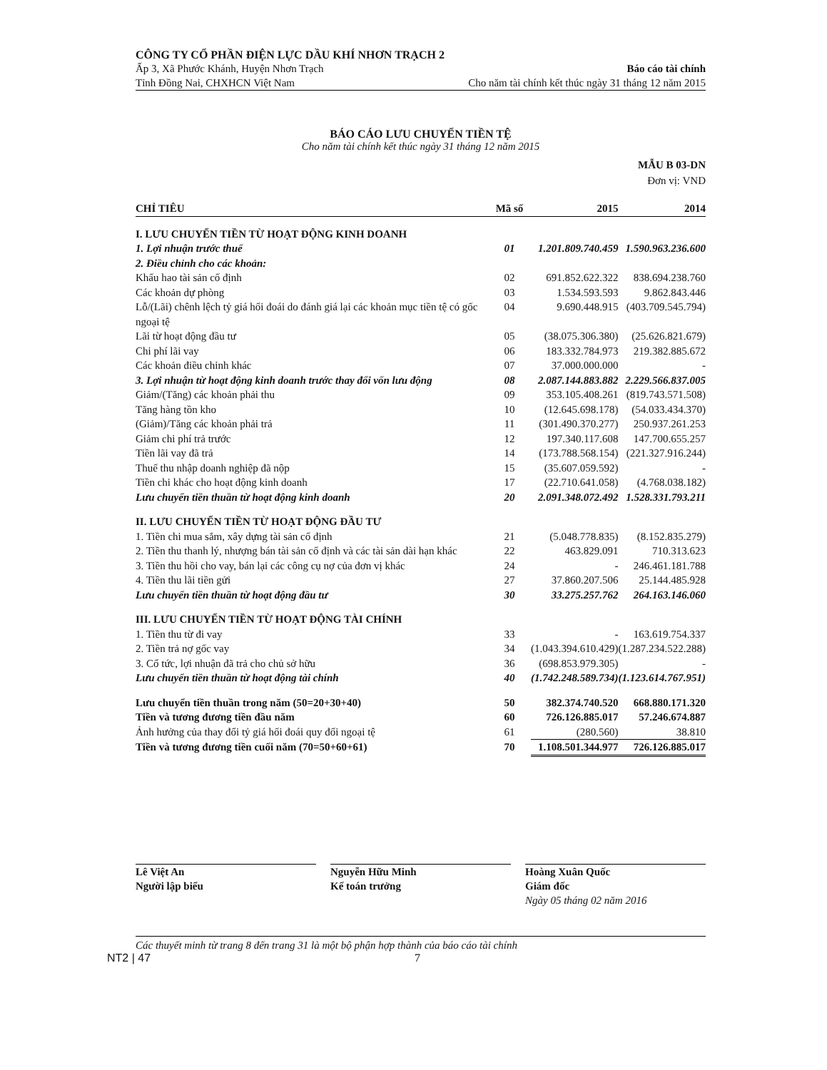CÔNG TY CỔ PHẦN ĐIỆN LỰC DẦU KHÍ NHƠN TRẠCH 2
Ấp 3, Xã Phước Khánh, Huyện Nhơn Trạch Báo cáo tài chính
Tỉnh Đồng Nai, CHXHCN Việt Nam Cho năm tài chính kết thúc ngày 31 tháng 12 năm 2015
BÁO CÁO LƯU CHUYỂN TIỀN TỆ
Cho năm tài chính kết thúc ngày 31 tháng 12 năm 2015
MẪU B 03-DN
Đơn vị: VND
| CHỈ TIÊU | Mã số | 2015 | 2014 |
| --- | --- | --- | --- |
| I. LƯU CHUYỂN TIỀN TỪ HOẠT ĐỘNG KINH DOANH | | | |
| 1. Lợi nhuận trước thuế | 01 | 1.201.809.740.459 | 1.590.963.236.600 |
| 2. Điều chỉnh cho các khoản: | | | |
| Khấu hao tài sản cố định | 02 | 691.852.622.322 | 838.694.238.760 |
| Các khoản dự phòng | 03 | 1.534.593.593 | 9.862.843.446 |
| Lỗ/(Lãi) chênh lệch tỷ giá hối đoái do đánh giá lại các khoản mục tiền tệ có gốc ngoại tệ | 04 | 9.690.448.915 | (403.709.545.794) |
| Lãi từ hoạt động đầu tư | 05 | (38.075.306.380) | (25.626.821.679) |
| Chi phí lãi vay | 06 | 183.332.784.973 | 219.382.885.672 |
| Các khoản điều chỉnh khác | 07 | 37.000.000.000 | - |
| 3. Lợi nhuận từ hoạt động kinh doanh trước thay đổi vốn lưu động | 08 | 2.087.144.883.882 | 2.229.566.837.005 |
| Giảm/(Tăng) các khoản phải thu | 09 | 353.105.408.261 | (819.743.571.508) |
| Tăng hàng tồn kho | 10 | (12.645.698.178) | (54.033.434.370) |
| (Giảm)/Tăng các khoản phải trả | 11 | (301.490.370.277) | 250.937.261.253 |
| Giảm chi phí trả trước | 12 | 197.340.117.608 | 147.700.655.257 |
| Tiền lãi vay đã trả | 14 | (173.788.568.154) | (221.327.916.244) |
| Thuế thu nhập doanh nghiệp đã nộp | 15 | (35.607.059.592) | - |
| Tiền chi khác cho hoạt động kinh doanh | 17 | (22.710.641.058) | (4.768.038.182) |
| Lưu chuyển tiền thuần từ hoạt động kinh doanh | 20 | 2.091.348.072.492 | 1.528.331.793.211 |
| II. LƯU CHUYỂN TIỀN TỪ HOẠT ĐỘNG ĐẦU TƯ | | | |
| 1. Tiền chi mua sắm, xây dựng tài sản cố định | 21 | (5.048.778.835) | (8.152.835.279) |
| 2. Tiền thu thanh lý, nhượng bán tài sản cố định và các tài sản dài hạn khác | 22 | 463.829.091 | 710.313.623 |
| 3. Tiền thu hồi cho vay, bán lại các công cụ nợ của đơn vị khác | 24 | - | 246.461.181.788 |
| 4. Tiền thu lãi tiền gửi | 27 | 37.860.207.506 | 25.144.485.928 |
| Lưu chuyển tiền thuần từ hoạt động đầu tư | 30 | 33.275.257.762 | 264.163.146.060 |
| III. LƯU CHUYỂN TIỀN TỪ HOẠT ĐỘNG TÀI CHÍNH | | | |
| 1. Tiền thu từ đi vay | 33 | - | 163.619.754.337 |
| 2. Tiền trả nợ gốc vay | 34 | (1.043.394.610.429) | (1.287.234.522.288) |
| 3. Cổ tức, lợi nhuận đã trả cho chủ sở hữu | 36 | (698.853.979.305) | - |
| Lưu chuyển tiền thuần từ hoạt động tài chính | 40 | (1.742.248.589.734) | (1.123.614.767.951) |
| Lưu chuyển tiền thuần trong năm (50=20+30+40) | 50 | 382.374.740.520 | 668.880.171.320 |
| Tiền và tương đương tiền đầu năm | 60 | 726.126.885.017 | 57.246.674.887 |
| Ảnh hưởng của thay đổi tỷ giá hối đoái quy đổi ngoại tệ | 61 | (280.560) | 38.810 |
| Tiền và tương đương tiền cuối năm (70=50+60+61) | 70 | 1.108.501.344.977 | 726.126.885.017 |
Lê Việt An
Người lập biểu
Nguyễn Hữu Minh
Kế toán trưởng
Hoàng Xuân Quốc
Giám đốc
Ngày 05 tháng 02 năm 2016
Các thuyết minh từ trang 8 đến trang 31 là một bộ phận hợp thành của báo cáo tài chính
NT2 | 47 7